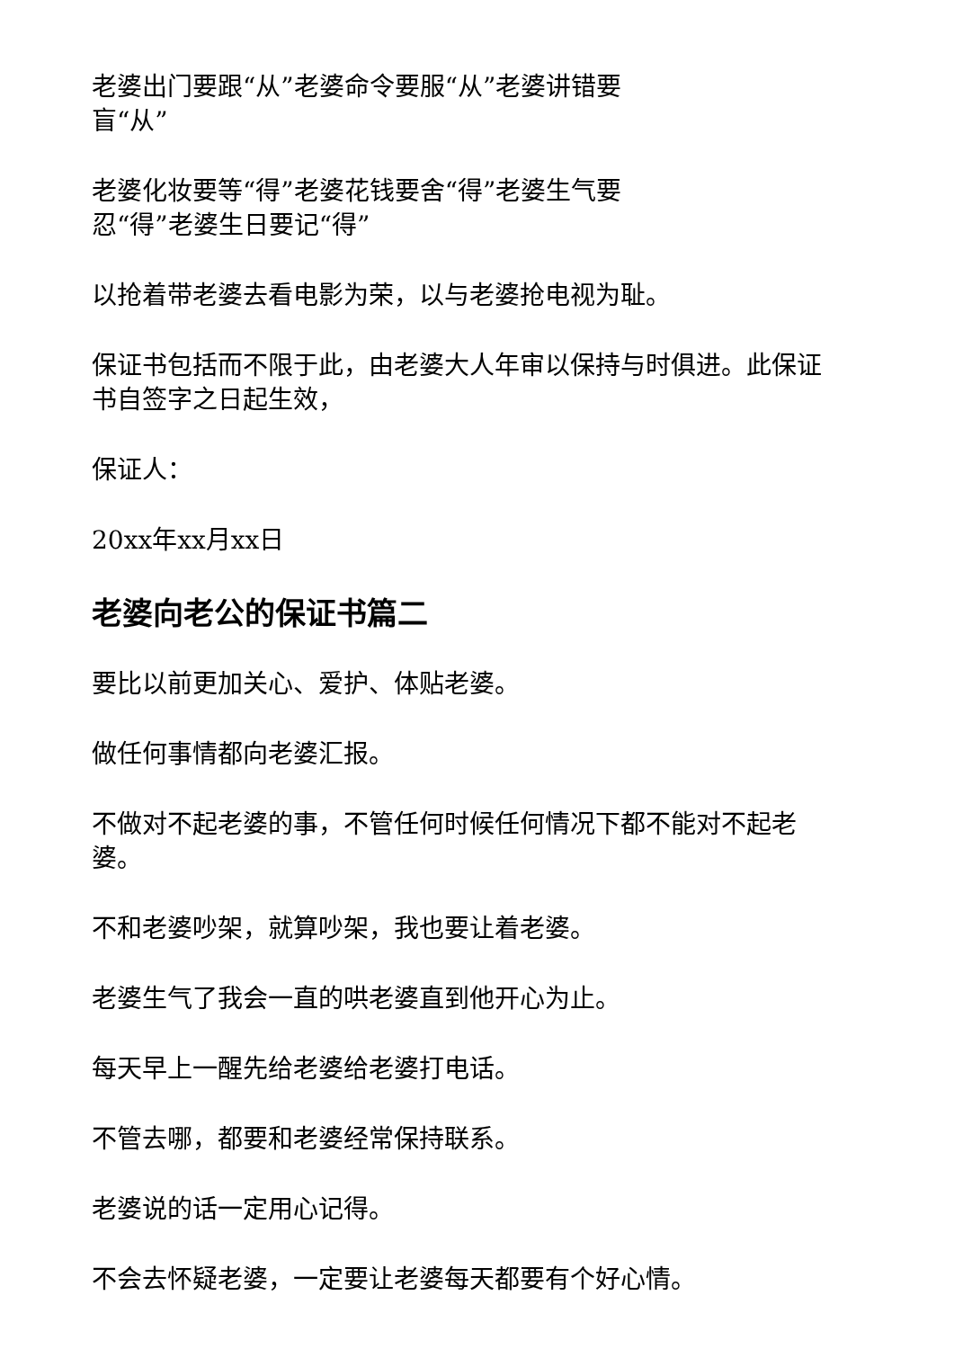老婆出门要跟“从”老婆命令要服“从”老婆讲错要
盲“从”
老婆化妆要等“得”老婆花钱要舍“得”老婆生气要
忍“得”老婆生日要记“得”
以抢着带老婆去看电影为荣，以与老婆抢电视为耻。
保证书包括而不限于此，由老婆大人年审以保持与时俱进。此保证书自签字之日起生效，
保证人：
20xx年xx月xx日
老婆向老公的保证书篇二
要比以前更加关心、爱护、体贴老婆。
做任何事情都向老婆汇报。
不做对不起老婆的事，不管任何时候任何情况下都不能对不起老婆。
不和老婆吵架，就算吵架，我也要让着老婆。
老婆生气了我会一直的哄老婆直到他开心为止。
每天早上一醒先给老婆给老婆打电话。
不管去哪，都要和老婆经常保持联系。
老婆说的话一定用心记得。
不会去怀疑老婆，一定要让老婆每天都要有个好心情。